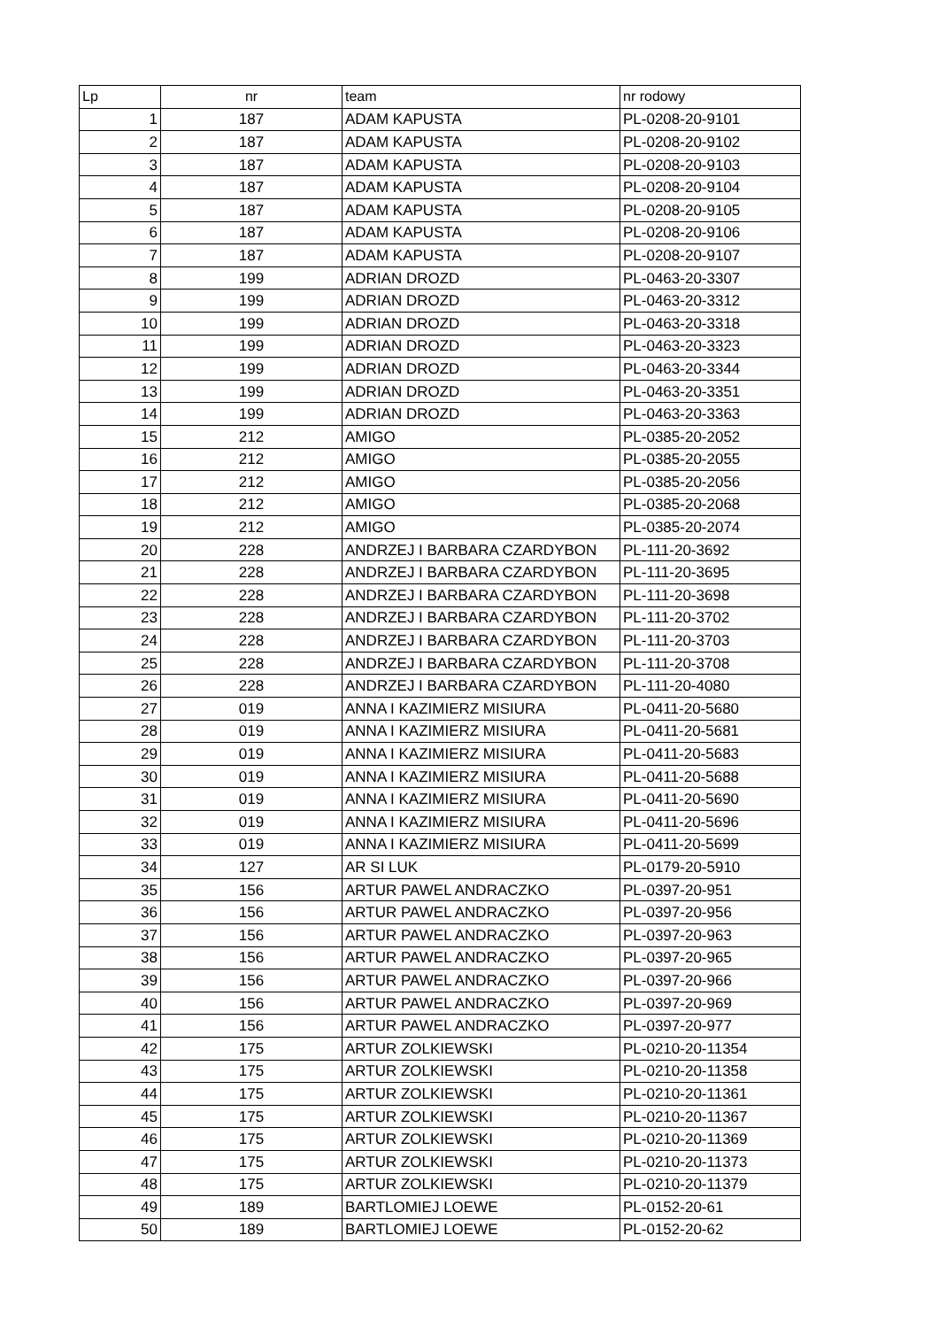| Lp | nr | team | nr rodowy |
| --- | --- | --- | --- |
| 1 | 187 | ADAM KAPUSTA | PL-0208-20-9101 |
| 2 | 187 | ADAM KAPUSTA | PL-0208-20-9102 |
| 3 | 187 | ADAM KAPUSTA | PL-0208-20-9103 |
| 4 | 187 | ADAM KAPUSTA | PL-0208-20-9104 |
| 5 | 187 | ADAM KAPUSTA | PL-0208-20-9105 |
| 6 | 187 | ADAM KAPUSTA | PL-0208-20-9106 |
| 7 | 187 | ADAM KAPUSTA | PL-0208-20-9107 |
| 8 | 199 | ADRIAN DROZD | PL-0463-20-3307 |
| 9 | 199 | ADRIAN DROZD | PL-0463-20-3312 |
| 10 | 199 | ADRIAN DROZD | PL-0463-20-3318 |
| 11 | 199 | ADRIAN DROZD | PL-0463-20-3323 |
| 12 | 199 | ADRIAN DROZD | PL-0463-20-3344 |
| 13 | 199 | ADRIAN DROZD | PL-0463-20-3351 |
| 14 | 199 | ADRIAN DROZD | PL-0463-20-3363 |
| 15 | 212 | AMIGO | PL-0385-20-2052 |
| 16 | 212 | AMIGO | PL-0385-20-2055 |
| 17 | 212 | AMIGO | PL-0385-20-2056 |
| 18 | 212 | AMIGO | PL-0385-20-2068 |
| 19 | 212 | AMIGO | PL-0385-20-2074 |
| 20 | 228 | ANDRZEJ I BARBARA CZARDYBON | PL-111-20-3692 |
| 21 | 228 | ANDRZEJ I BARBARA CZARDYBON | PL-111-20-3695 |
| 22 | 228 | ANDRZEJ I BARBARA CZARDYBON | PL-111-20-3698 |
| 23 | 228 | ANDRZEJ I BARBARA CZARDYBON | PL-111-20-3702 |
| 24 | 228 | ANDRZEJ I BARBARA CZARDYBON | PL-111-20-3703 |
| 25 | 228 | ANDRZEJ I BARBARA CZARDYBON | PL-111-20-3708 |
| 26 | 228 | ANDRZEJ I BARBARA CZARDYBON | PL-111-20-4080 |
| 27 | 019 | ANNA I KAZIMIERZ MISIURA | PL-0411-20-5680 |
| 28 | 019 | ANNA I KAZIMIERZ MISIURA | PL-0411-20-5681 |
| 29 | 019 | ANNA I KAZIMIERZ MISIURA | PL-0411-20-5683 |
| 30 | 019 | ANNA I KAZIMIERZ MISIURA | PL-0411-20-5688 |
| 31 | 019 | ANNA I KAZIMIERZ MISIURA | PL-0411-20-5690 |
| 32 | 019 | ANNA I KAZIMIERZ MISIURA | PL-0411-20-5696 |
| 33 | 019 | ANNA I KAZIMIERZ MISIURA | PL-0411-20-5699 |
| 34 | 127 | AR SI LUK | PL-0179-20-5910 |
| 35 | 156 | ARTUR PAWEL ANDRACZKO | PL-0397-20-951 |
| 36 | 156 | ARTUR PAWEL ANDRACZKO | PL-0397-20-956 |
| 37 | 156 | ARTUR PAWEL ANDRACZKO | PL-0397-20-963 |
| 38 | 156 | ARTUR PAWEL ANDRACZKO | PL-0397-20-965 |
| 39 | 156 | ARTUR PAWEL ANDRACZKO | PL-0397-20-966 |
| 40 | 156 | ARTUR PAWEL ANDRACZKO | PL-0397-20-969 |
| 41 | 156 | ARTUR PAWEL ANDRACZKO | PL-0397-20-977 |
| 42 | 175 | ARTUR ZOLKIEWSKI | PL-0210-20-11354 |
| 43 | 175 | ARTUR ZOLKIEWSKI | PL-0210-20-11358 |
| 44 | 175 | ARTUR ZOLKIEWSKI | PL-0210-20-11361 |
| 45 | 175 | ARTUR ZOLKIEWSKI | PL-0210-20-11367 |
| 46 | 175 | ARTUR ZOLKIEWSKI | PL-0210-20-11369 |
| 47 | 175 | ARTUR ZOLKIEWSKI | PL-0210-20-11373 |
| 48 | 175 | ARTUR ZOLKIEWSKI | PL-0210-20-11379 |
| 49 | 189 | BARTLOMIEJ LOEWE | PL-0152-20-61 |
| 50 | 189 | BARTLOMIEJ LOEWE | PL-0152-20-62 |